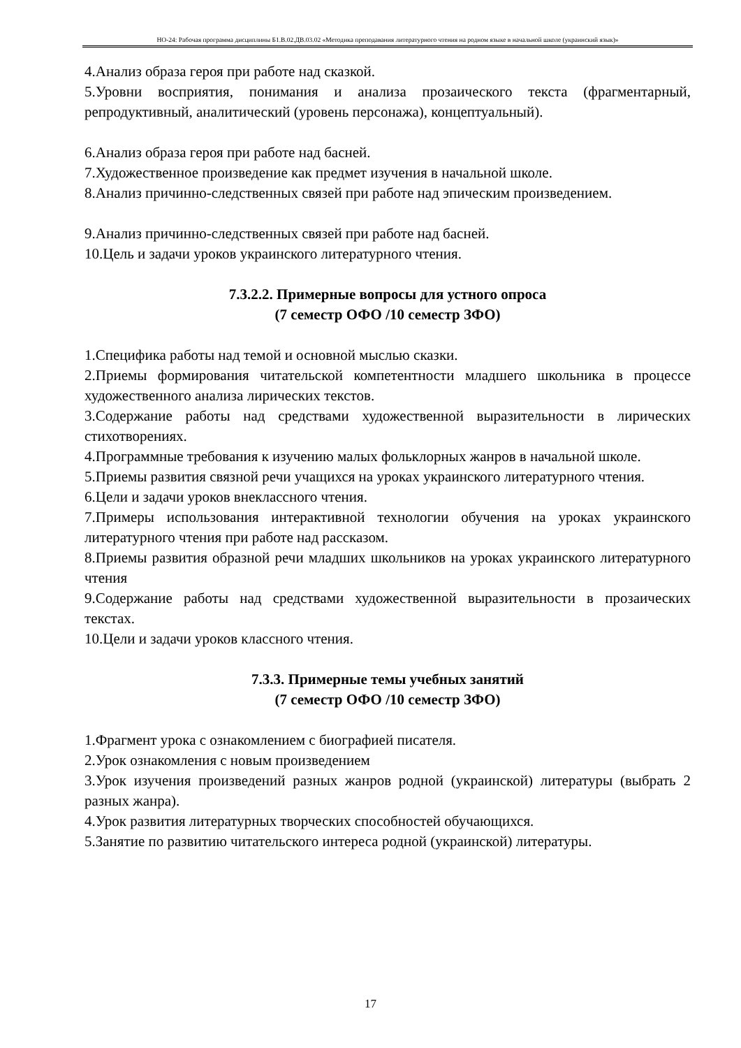НО-24: Рабочая программа дисциплины Б1.В.02.ДВ.03.02 «Методика преподавания литературного чтения на родном языке в начальной школе (украинский язык)»
4.Анализ образа героя при работе над сказкой.
5.Уровни восприятия, понимания и анализа прозаического текста (фрагментарный, репродуктивный, аналитический (уровень персонажа), концептуальный).
6.Анализ образа героя при работе над басней.
7.Художественное произведение как предмет изучения в начальной школе.
8.Анализ причинно-следственных связей при работе над эпическим произведением.
9.Анализ причинно-следственных связей при работе над басней.
10.Цель и задачи уроков украинского литературного чтения.
7.3.2.2. Примерные вопросы для устного опроса
(7 семестр ОФО /10 семестр ЗФО)
1.Специфика работы над темой и основной мыслью сказки.
2.Приемы формирования читательской компетентности младшего школьника в процессе художественного анализа лирических текстов.
3.Содержание работы над средствами художественной выразительности в лирических стихотворениях.
4.Программные требования к изучению малых фольклорных жанров в начальной школе.
5.Приемы развития связной речи учащихся на уроках украинского литературного чтения.
6.Цели и задачи уроков внеклассного чтения.
7.Примеры использования интерактивной технологии обучения на уроках украинского литературного чтения при работе над рассказом.
8.Приемы развития образной речи младших школьников на уроках украинского литературного чтения
9.Содержание работы над средствами художественной выразительности в прозаических текстах.
10.Цели и задачи уроков классного чтения.
7.3.3. Примерные темы учебных занятий
(7 семестр ОФО /10 семестр ЗФО)
1.Фрагмент урока с ознакомлением с биографией писателя.
2.Урок ознакомления с новым произведением
3.Урок изучения произведений разных жанров родной (украинской) литературы (выбрать 2 разных жанра).
4.Урок развития литературных творческих способностей обучающихся.
5.Занятие по развитию читательского интереса родной (украинской) литературы.
17